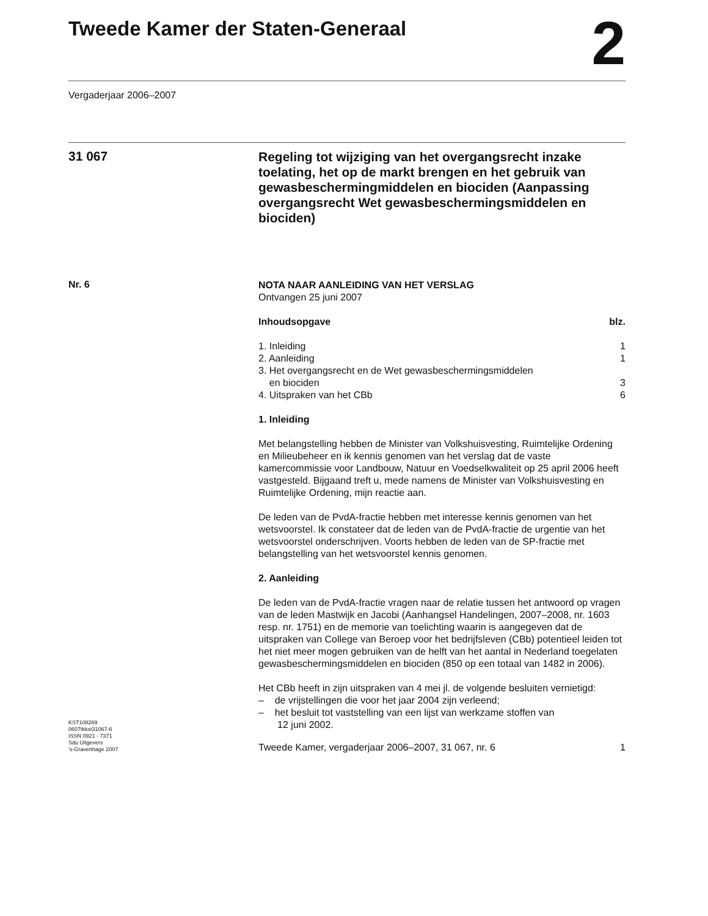Tweede Kamer der Staten-Generaal
2
Vergaderjaar 2006–2007
31 067
Regeling tot wijziging van het overgangsrecht inzake toelating, het op de markt brengen en het gebruik van gewasbeschermingmiddelen en biociden (Aanpassing overgangsrecht Wet gewasbeschermingsmiddelen en biociden)
Nr. 6
NOTA NAAR AANLEIDING VAN HET VERSLAG
Ontvangen 25 juni 2007
Inhoudsopgave blz.
1. Inleiding 1
2. Aanleiding 1
3. Het overgangsrecht en de Wet gewasbeschermingsmiddelen
en biociden 3
4. Uitspraken van het CBb 6
1. Inleiding
Met belangstelling hebben de Minister van Volkshuisvesting, Ruimtelijke Ordening en Milieubeheer en ik kennis genomen van het verslag dat de vaste kamercommissie voor Landbouw, Natuur en Voedselkwaliteit op 25 april 2006 heeft vastgesteld. Bijgaand treft u, mede namens de Minister van Volkshuisvesting en Ruimtelijke Ordening, mijn reactie aan.
De leden van de PvdA-fractie hebben met interesse kennis genomen van het wetsvoorstel. Ik constateer dat de leden van de PvdA-fractie de urgentie van het wetsvoorstel onderschrijven. Voorts hebben de leden van de SP-fractie met belangstelling van het wetsvoorstel kennis genomen.
2. Aanleiding
De leden van de PvdA-fractie vragen naar de relatie tussen het antwoord op vragen van de leden Mastwijk en Jacobi (Aanhangsel Handelingen, 2007–2008, nr. 1603 resp. nr. 1751) en de memorie van toelichting waarin is aangegeven dat de uitspraken van College van Beroep voor het bedrijfsleven (CBb) potentieel leiden tot het niet meer mogen gebruiken van de helft van het aantal in Nederland toegelaten gewasbeschermingsmiddelen en biociden (850 op een totaal van 1482 in 2006).
Het CBb heeft in zijn uitspraken van 4 mei jl. de volgende besluiten vernietigd:
– de vrijstellingen die voor het jaar 2004 zijn verleend;
– het besluit tot vaststelling van een lijst van werkzame stoffen van
12 juni 2002.
KST108269
0607tkkst31067-6
ISSN 0921 - 7371
Sdu Uitgevers
’s-Gravenhage 2007
Tweede Kamer, vergaderjaar 2006–2007, 31 067, nr. 6 1